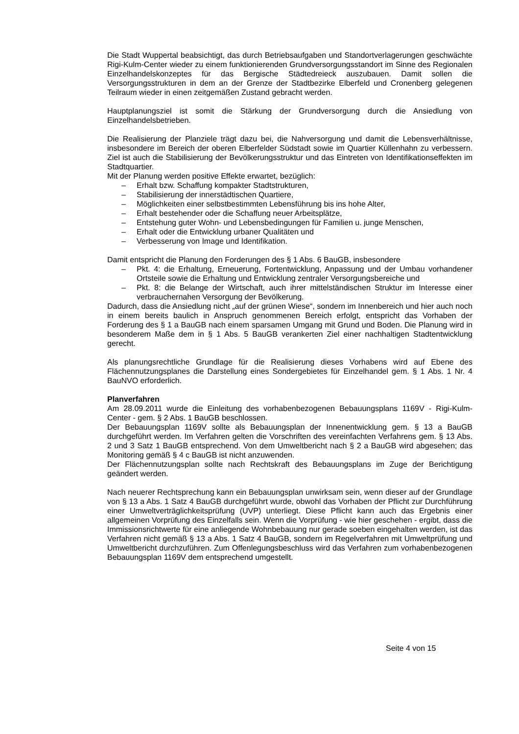Die Stadt Wuppertal beabsichtigt, das durch Betriebsaufgaben und Standortverlagerungen geschwächte Rigi-Kulm-Center wieder zu einem funktionierenden Grundversorgungsstandort im Sinne des Regionalen Einzelhandelskonzeptes für das Bergische Städtedreieck auszubauen. Damit sollen die Versorgungsstrukturen in dem an der Grenze der Stadtbezirke Elberfeld und Cronenberg gelegenen Teilraum wieder in einen zeitgemäßen Zustand gebracht werden.
Hauptplanungsziel ist somit die Stärkung der Grundversorgung durch die Ansiedlung von Einzelhandelsbetrieben.
Die Realisierung der Planziele trägt dazu bei, die Nahversorgung und damit die Lebensverhältnisse, insbesondere im Bereich der oberen Elberfelder Südstadt sowie im Quartier Küllenhahn zu verbessern. Ziel ist auch die Stabilisierung der Bevölkerungsstruktur und das Eintreten von Identifikationseffekten im Stadtquartier.
Mit der Planung werden positive Effekte erwartet, bezüglich:
– Erhalt bzw. Schaffung kompakter Stadtstrukturen,
– Stabilisierung der innerstädtischen Quartiere,
– Möglichkeiten einer selbstbestimmten Lebensführung bis ins hohe Alter,
– Erhalt bestehender oder die Schaffung neuer Arbeitsplätze,
– Entstehung guter Wohn- und Lebensbedingungen für Familien u. junge Menschen,
– Erhalt oder die Entwicklung urbaner Qualitäten und
– Verbesserung von Image und Identifikation.
Damit entspricht die Planung den Forderungen des § 1 Abs. 6 BauGB, insbesondere
– Pkt. 4: die Erhaltung, Erneuerung, Fortentwicklung, Anpassung und der Umbau vorhandener Ortsteile sowie die Erhaltung und Entwicklung zentraler Versorgungsbereiche und
– Pkt. 8: die Belange der Wirtschaft, auch ihrer mittelständischen Struktur im Interesse einer verbrauchernahen Versorgung der Bevölkerung.
Dadurch, dass die Ansiedlung nicht „auf der grünen Wiese“, sondern im Innenbereich und hier auch noch in einem bereits baulich in Anspruch genommenen Bereich erfolgt, entspricht das Vorhaben der Forderung des § 1 a BauGB nach einem sparsamen Umgang mit Grund und Boden. Die Planung wird in besonderem Maße dem in § 1 Abs. 5 BauGB verankerten Ziel einer nachhaltigen Stadtentwicklung gerecht.
Als planungsrechtliche Grundlage für die Realisierung dieses Vorhabens wird auf Ebene des Flächennutzungsplanes die Darstellung eines Sondergebietes für Einzelhandel gem. § 1 Abs. 1 Nr. 4 BauNVO erforderlich.
Planverfahren
Am 28.09.2011 wurde die Einleitung des vorhabenbezogenen Bebauungsplans 1169V - Rigi-Kulm-Center - gem. § 2 Abs. 1 BauGB beschlossen.
Der Bebauungsplan 1169V sollte als Bebauungsplan der Innenentwicklung gem. § 13 a BauGB durchgeführt werden. Im Verfahren gelten die Vorschriften des vereinfachten Verfahrens gem. § 13 Abs. 2 und 3 Satz 1 BauGB entsprechend. Von dem Umweltbericht nach § 2 a BauGB wird abgesehen; das Monitoring gemäß § 4 c BauGB ist nicht anzuwenden.
Der Flächennutzungsplan sollte nach Rechtskraft des Bebauungsplans im Zuge der Berichtigung geändert werden.
Nach neuerer Rechtsprechung kann ein Bebauungsplan unwirksam sein, wenn dieser auf der Grundlage von § 13 a Abs. 1 Satz 4 BauGB durchgeführt wurde, obwohl das Vorhaben der Pflicht zur Durchführung einer Umweltverträglichkeitsprüfung (UVP) unterliegt. Diese Pflicht kann auch das Ergebnis einer allgemeinen Vorprüfung des Einzelfalls sein. Wenn die Vorprüfung - wie hier geschehen - ergibt, dass die Immissionsrichtwerte für eine anliegende Wohnbebauung nur gerade soeben eingehalten werden, ist das Verfahren nicht gemäß § 13 a Abs. 1 Satz 4 BauGB, sondern im Regelverfahren mit Umweltprüfung und Umweltbericht durchzuführen. Zum Offenlegungsbeschluss wird das Verfahren zum vorhabenbezogenen Bebauungsplan 1169V dem entsprechend umgestellt.
Seite 4 von 15